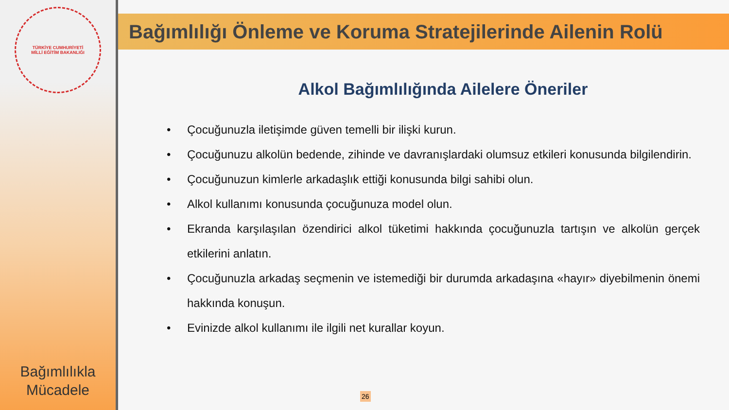TÜRKİYE CUMHURİYETİ
MİLLİ EĞİTİM BAKANLIĞI
Bağımlılıkla
Mücadele
Bağımlılığı Önleme ve Koruma Stratejilerinde Ailenin Rolü
Alkol Bağımlılığında Ailelere Öneriler
• Çocuğunuzla iletişimde güven temelli bir ilişki kurun.
• Çocuğunuzu alkolün bedende, zihinde ve davranışlardaki olumsuz etkileri konusunda bilgilendirin.
• Çocuğunuzun kimlerle arkadaşlık ettiği konusunda bilgi sahibi olun.
• Alkol kullanımı konusunda çocuğunuza model olun.
• Ekranda karşılaşılan özendirici alkol tüketimi hakkında çocuğunuzla tartışın ve alkolün gerçek etkilerini anlatın.
• Çocuğunuzla arkadaş seçmenin ve istemediği bir durumda arkadaşına «hayır» diyebilmenin önemi hakkında konuşun.
• Evinizde alkol kullanımı ile ilgili net kurallar koyun.
26